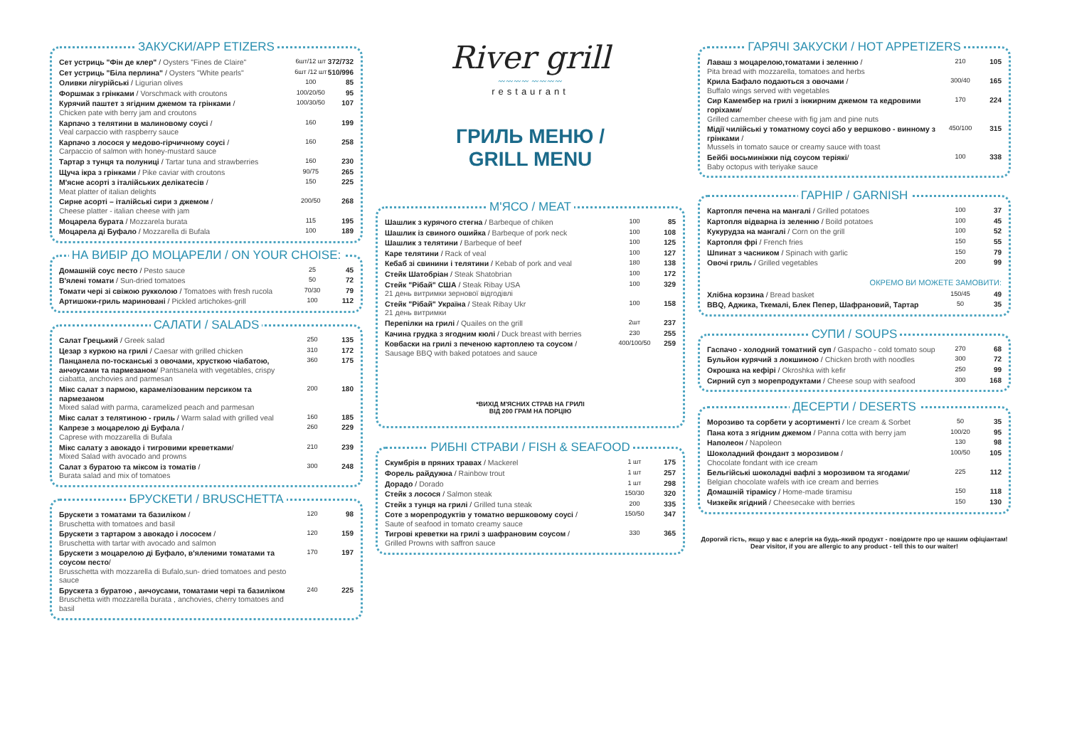ЗАКУСКИ/APP ETIZERS
| Сет устриць "Фін де клер" / Oysters "Fines de Claire" | 6шт/12 шт | 372/732 |
| Сет устриць "Біла перлина" / Oysters "White pearls" | 6шт /12 шт | 510/996 |
| Оливки лігурійські / Ligurian olives | 100 | 85 |
| Форшмак з грінками / Vorschmack with croutons | 100/20/50 | 95 |
| Курячий паштет з ягідним джемом та грінками / Chicken pate with berry jam and croutons | 100/30/50 | 107 |
| Карпачо з телятини в малиновому соусі / Veal carpaccio with raspberry sauce | 160 | 199 |
| Карпачо з лосося у медово-гірчичному соусі / Carpaccio of salmon with honey-mustard sauce | 160 | 258 |
| Тартар з тунця та полуниці / Tartar tuna and strawberries | 160 | 230 |
| Щуча ікра з грінками / Pike caviar with croutons | 90/75 | 265 |
| М'ясне асорті з італійських делікатесів / Meat platter of italian delights | 150 | 225 |
| Сирне асорті – італійські сири з джемом / Cheese platter - italian cheese with jam | 200/50 | 268 |
| Моцарела бурата / Mozzarela burata | 115 | 195 |
| Моцарела ді Буфало / Mozzarella di Bufala | 100 | 189 |
НА ВИБІР ДО МОЦАРЕЛИ / ON YOUR CHOISE:
| Домашній соус песто / Pesto sauce | 25 | 45 |
| В'ялені томати / Sun-dried tomatoes | 50 | 72 |
| Томати чері зі свіжою рукколою / Tomatoes with fresh rucola | 70/30 | 79 |
| Артишоки-гриль мариновані / Pickled artichokes-grill | 100 | 112 |
САЛАТИ / SALADS
| Салат Грецький / Greek salad | 250 | 135 |
| Цезар з куркою на грилі / Caesar with grilled chicken | 310 | 172 |
| Панцанела по-тосканські з овочами, хрусткою чіабатою, анчоусами та пармезаном / Pantsanela with vegetables, crispy ciabatta, anchovies and parmesan | 360 | 175 |
| Мікс салат з пармою, карамелізованим персиком та пармезаном Mixed salad with parma, caramelized peach and parmesan | 200 | 180 |
| Мікс салат з телятиною - гриль / Warm salad with grilled veal | 160 | 185 |
| Капрезе з моцарелою ді Буфала / Caprese with mozzarella di Bufala | 260 | 229 |
| Мікс салату з авокадо і тигровими креветками / Mixed Salad with avocado and prowns | 210 | 239 |
| Салат з буратою та міксом із томатів / Burata salad and mix of tomatoes | 300 | 248 |
БРУСКЕТИ / BRUSCHETTA
| Брускети з томатами та базиліком / Bruschetta with tomatoes and basil | 120 | 98 |
| Брускети з тартаром з авокадо і лососем / Bruschetta with tartar with avocado and salmon | 120 | 159 |
| Брускети з моцарелою ді Буфало, в'яленими томатами та соусом песто / Brusschetta with mozzarella di Bufalo,sun- dried tomatoes and pesto sauce | 170 | 197 |
| Брускета з буратою , анчоусами, томатами чері та базиліком Bruschetta with mozzarella burata , anchovies, cherry tomatoes and basil | 240 | 225 |
River grill
〰〰〰〰 〰〰〰〰
restaurant
ГРИЛЬ МЕНЮ /
GRILL MENU
М'ЯСО / MEAT
| Шашлик з курячого стегна / Barbeque of chiken | 100 | 85 |
| Шашлик із свиного ошийка / Barbeque of pork neck | 100 | 108 |
| Шашлик з телятини / Barbeque of beef | 100 | 125 |
| Каре телятини / Rack of veal | 100 | 127 |
| Кебаб зі свинини і телятини / Kebab of pork and veal | 180 | 138 |
| Стейк Шатобріан / Steak Shatobrian | 100 | 172 |
| Стейк "Рібай" США / Steak Ribay USA 21 день витримки зернової відгодівлі | 100 | 329 |
| Стейк "Рібай" Україна / Steak Ribay Ukr 21 день витримки | 100 | 158 |
| Перепілки на грилі / Quailes on the grill | 2шт | 237 |
| Качина грудка з ягодним кюлі / Duck breast with berries | 230 | 255 |
| Ковбаски на грилі з печеною картоплею та соусом / Sausage BBQ with baked potatoes and sauce | 400/100/50 | 259 |
*ВИХІД М'ЯСНИХ СТРАВ НА ГРИЛІ
ВІД 200 ГРАМ НА ПОРЦІЮ
РИБНІ СТРАВИ / FISH & SEAFOOD
| Скумбрія в пряних травах / Mackerel | 1 шт | 175 |
| Форель райдужна / Rainbow trout | 1 шт | 257 |
| Дорадо / Dorado | 1 шт | 298 |
| Стейк з лосося / Salmon steak | 150/30 | 320 |
| Стейк з тунця на грилі / Grilled tuna steak | 200 | 335 |
| Соте з морепродуктів у томатно вершковому соусі / Saute of seafood in tomato creamy sauce | 150/50 | 347 |
| Тигрові креветки на грилі з шафрановим соусом / Grilled Prowns with saffron sauce | 330 | 365 |
ГАРЯЧІ ЗАКУСКИ / HOT APPETIZERS
| Лаваш з моцарелою,томатами і зеленню / Pita bread with mozzarella, tomatoes and herbs | 210 | 105 |
| Крила Бафало подаються з овочами / Buffalo wings served with vegetables | 300/40 | 165 |
| Сир Камембер на грилі з інжирним джемом та кедровими горіхами / Grilled camember cheese with fig jam and pine nuts | 170 | 224 |
| Мідії чилійські у томатному соусі або у вершково - винному з грінками / Mussels in tomato sauce or creamy sauce with toast | 450/100 | 315 |
| Бейбі восьминіжки під соусом теріякі / Baby octopus with teriyake sauce | 100 | 338 |
ГАРНІР / GARNISH
| Картопля печена на мангалі / Grilled potatoes | 100 | 37 |
| Картопля відварна із зеленню / Boild potatoes | 100 | 45 |
| Кукурудза на мангалі / Corn on the grill | 100 | 52 |
| Картопля фрі / French fries | 150 | 55 |
| Шпинат з часником / Spinach with garlic | 150 | 79 |
| Овочі гриль / Grilled vegetables | 200 | 99 |
ОКРЕМО ВИ МОЖЕТЕ ЗАМОВИТИ:
| Хлібна корзина / Bread basket | 150/45 | 49 |
| BBQ, Аджика, Ткемалі, Блек Пепер, Шафрановий, Тартар | 50 | 35 |
СУПИ / SOUPS
| Гаспачо - холодний томатний суп / Gaspacho - cold tomato soup | 270 | 68 |
| Бульйон курячий з локшиною / Chicken broth with noodles | 300 | 72 |
| Окрошка на кефірі / Okroshka with kefir | 250 | 99 |
| Сирний суп з морепродуктами / Cheese soup with seafood | 300 | 168 |
ДЕСЕРТИ / DESERTS
| Морозиво та сорбети у асортименті / Ice cream & Sorbet | 50 | 35 |
| Пана кота з ягідним джемом / Panna cotta with berry jam | 100/20 | 95 |
| Наполеон / Napoleon | 130 | 98 |
| Шоколадний фондант з морозивом / Chocolate fondant with ice cream | 100/50 | 105 |
| Бельгійські шоколадні вафлі з морозивом та ягодами / Belgian chocolate wafels with ice cream and berries | 225 | 112 |
| Домашній тірамісу / Home-made tiramisu | 150 | 118 |
| Чизкейк ягідний / Cheesecake with berries | 150 | 130 |
Дорогий гість, якщо у вас є алергія на будь-який продукт - повідомте про це нашим офіціантам!
Dear visitor, if you are allergic to any product - tell this to our waiter!